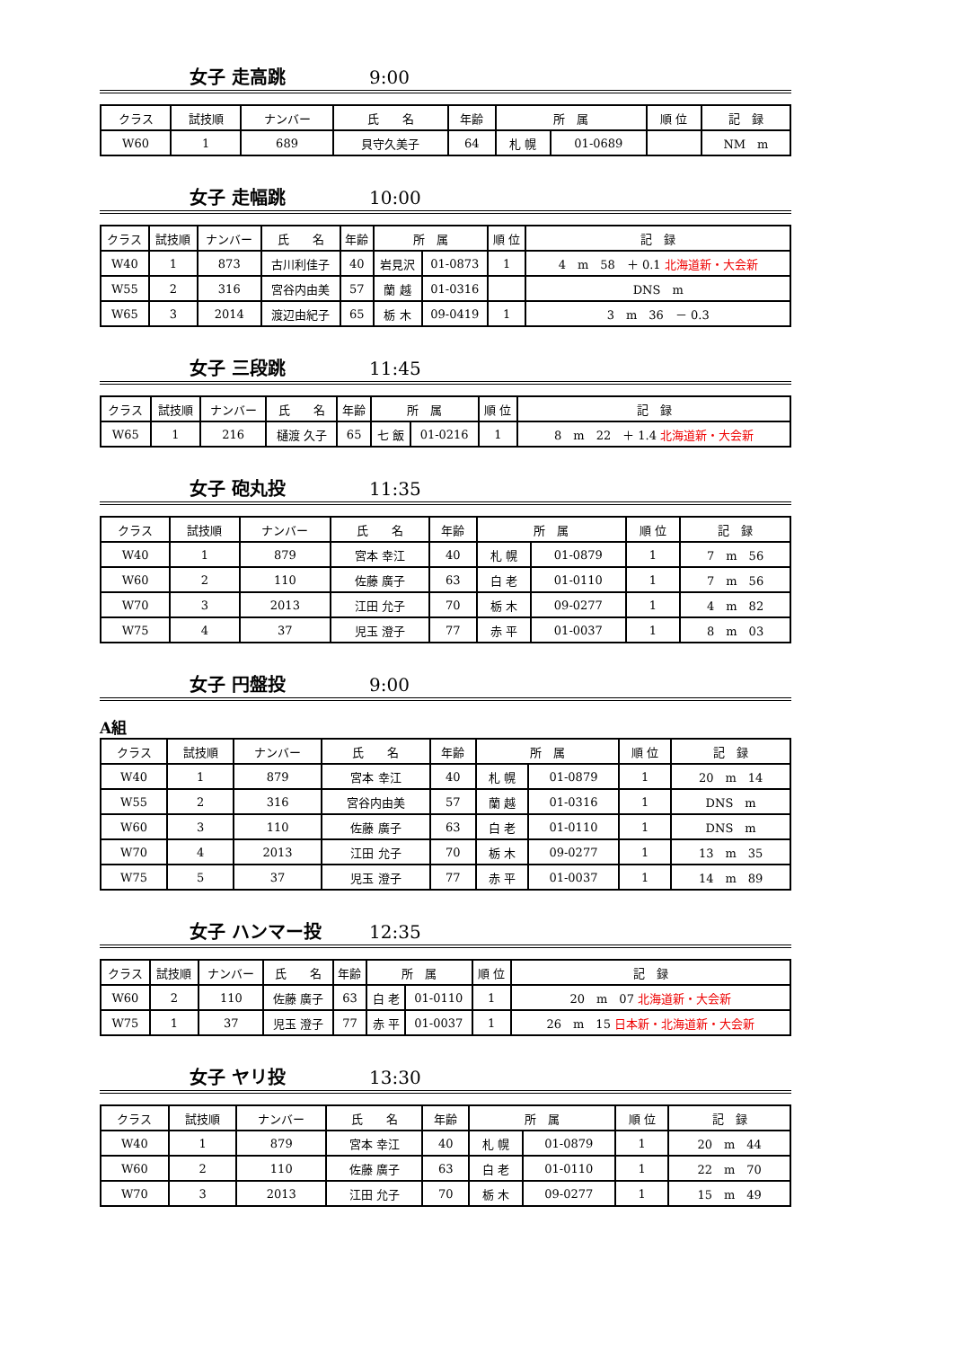女子 走高跳 9:00
| クラス | 試技順 | ナンバー | 氏 名 | 年齢 | 所 属 | | 順 位 | 記 録 |
| --- | --- | --- | --- | --- | --- | --- | --- | --- |
| W60 | 1 | 689 | 貝守久美子 | 64 | 札 幌 | 01-0689 | | NM m |
女子 走幅跳 10:00
| クラス | 試技順 | ナンバー | 氏 名 | 年齢 | 所 属 | | 順 位 | 記 録 |
| --- | --- | --- | --- | --- | --- | --- | --- | --- |
| W40 | 1 | 873 | 古川利佳子 | 40 | 岩見沢 | 01-0873 | 1 | 4 m 58 ＋ 0.1 北海道新・大会新 |
| W55 | 2 | 316 | 宮谷内由美 | 57 | 蘭 越 | 01-0316 | | DNS m |
| W65 | 3 | 2014 | 渡辺由紀子 | 65 | 栃 木 | 09-0419 | 1 | 3 m 36 － 0.3 |
女子 三段跳 11:45
| クラス | 試技順 | ナンバー | 氏 名 | 年齢 | 所 属 | | 順 位 | 記 録 |
| --- | --- | --- | --- | --- | --- | --- | --- | --- |
| W65 | 1 | 216 | 樋渡 久子 | 65 | 七 飯 | 01-0216 | 1 | 8 m 22 ＋ 1.4 北海道新・大会新 |
女子 砲丸投 11:35
| クラス | 試技順 | ナンバー | 氏 名 | 年齢 | 所 属 | | 順 位 | 記 録 |
| --- | --- | --- | --- | --- | --- | --- | --- | --- |
| W40 | 1 | 879 | 宮本 幸江 | 40 | 札 幌 | 01-0879 | 1 | 7 m 56 |
| W60 | 2 | 110 | 佐藤 廣子 | 63 | 白 老 | 01-0110 | 1 | 7 m 56 |
| W70 | 3 | 2013 | 江田 允子 | 70 | 栃 木 | 09-0277 | 1 | 4 m 82 |
| W75 | 4 | 37 | 児玉 澄子 | 77 | 赤 平 | 01-0037 | 1 | 8 m 03 |
女子 円盤投 9:00
A組
| クラス | 試技順 | ナンバー | 氏 名 | 年齢 | 所 属 | | 順 位 | 記 録 |
| --- | --- | --- | --- | --- | --- | --- | --- | --- |
| W40 | 1 | 879 | 宮本 幸江 | 40 | 札 幌 | 01-0879 | 1 | 20 m 14 |
| W55 | 2 | 316 | 宮谷内由美 | 57 | 蘭 越 | 01-0316 | 1 | DNS m |
| W60 | 3 | 110 | 佐藤 廣子 | 63 | 白 老 | 01-0110 | 1 | DNS m |
| W70 | 4 | 2013 | 江田 允子 | 70 | 栃 木 | 09-0277 | 1 | 13 m 35 |
| W75 | 5 | 37 | 児玉 澄子 | 77 | 赤 平 | 01-0037 | 1 | 14 m 89 |
女子 ハンマー投 12:35
| クラス | 試技順 | ナンバー | 氏 名 | 年齢 | 所 属 | | 順 位 | 記 録 |
| --- | --- | --- | --- | --- | --- | --- | --- | --- |
| W60 | 2 | 110 | 佐藤 廣子 | 63 | 白 老 | 01-0110 | 1 | 20 m 07 北海道新・大会新 |
| W75 | 1 | 37 | 児玉 澄子 | 77 | 赤 平 | 01-0037 | 1 | 26 m 15 日本新・北海道新・大会新 |
女子 ヤリ投 13:30
| クラス | 試技順 | ナンバー | 氏 名 | 年齢 | 所 属 | | 順 位 | 記 録 |
| --- | --- | --- | --- | --- | --- | --- | --- | --- |
| W40 | 1 | 879 | 宮本 幸江 | 40 | 札 幌 | 01-0879 | 1 | 20 m 44 |
| W60 | 2 | 110 | 佐藤 廣子 | 63 | 白 老 | 01-0110 | 1 | 22 m 70 |
| W70 | 3 | 2013 | 江田 允子 | 70 | 栃 木 | 09-0277 | 1 | 15 m 49 |